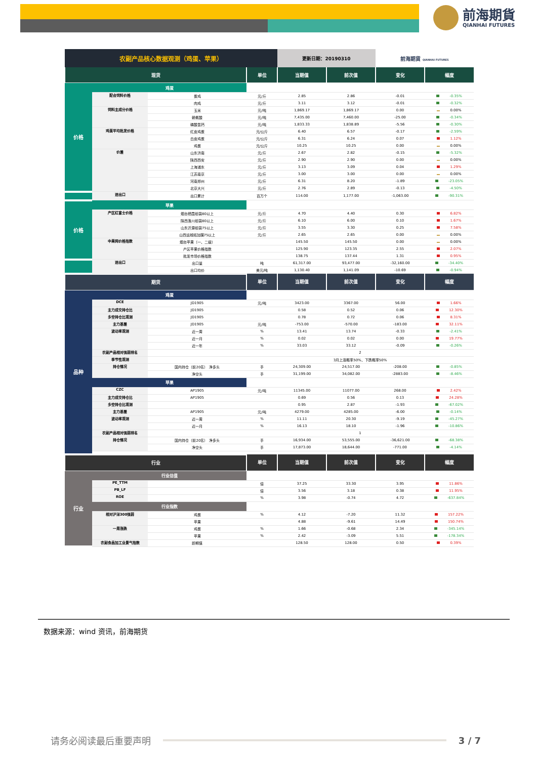前海期貨
QIANHAI FUTURES
| 农副产品核心数据观测（鸡蛋、苹果） | | | | 更新日期：20190310 | | 前海期貨 QIANHAI FUTURES | |
| 现货 | | | 单位 | 当期值 | 前次值 | 变化 | 幅度 |
| 价格 | 鸡蛋 | | | | | | |
| | 配合饲料价格 | 蛋鸡 | 元/斤 | 2.85 | 2.86 | -0.01 | -0.35% |
| | | 肉鸡 | 元/斤 | 3.11 | 3.12 | -0.01 | -0.32% |
| | 饲料主成分价格 | 玉米 | 元/吨 | 1,869.17 | 1,869.17 | 0.00 | 0.00% |
| | | 赖氨酸 | 元/吨 | 7,435.00 | 7,460.00 | -25.00 | -0.34% |
| | | 磷酸氢钙 | 元/吨 | 1,833.33 | 1,838.89 | -5.56 | -0.30% |
| | 鸡蛋平均批发价格 | 红皮鸡蛋 | 元/公斤 | 6.40 | 6.57 | -0.17 | -2.59% |
| | | 白皮鸡蛋 | 元/公斤 | 6.31 | 6.24 | 0.07 | 1.12% |
| | | 鸡蛋 | 元/公斤 | 10.25 | 10.25 | 0.00 | 0.00% |
| | 价差 | 山东济南 | 元/斤 | 2.67 | 2.82 | -0.15 | -5.32% |
| | | 陕西西安 | 元/斤 | 2.90 | 2.90 | 0.00 | 0.00% |
| | | 上海浦东 | 元/斤 | 3.13 | 3.09 | 0.04 | 1.29% |
| | | 江苏南京 | 元/斤 | 3.00 | 3.00 | 0.00 | 0.00% |
| | | 河南郑州 | 元/斤 | 6.31 | 8.20 | -1.89 | -23.05% |
| | | 北京大兴 | 元/斤 | 2.76 | 2.89 | -0.13 | -4.50% |
| | 进出口 | 出口累计 | 百万个 | 114.00 | 1,177.00 | -1,063.00 | -90.31% |
| 价格 | 苹果 | | | | | | |
| | 产区红富士价格 | 烟台栖霞纸袋80以上 | 元/斤 | 4.70 | 4.40 | 0.30 | 6.82% |
| | | 陕西洛川纸袋80以上 | 元/斤 | 6.10 | 6.00 | 0.10 | 1.67% |
| | | 山东沂源纸袋75以上 | 元/斤 | 3.55 | 3.30 | 0.25 | 7.58% |
| | | 山西运城纸加膜75以上 | 元/斤 | 2.65 | 2.65 | 0.00 | 0.00% |
| | 中果网价格指数 | 烟台苹果（一、二级） | | 145.50 | 145.50 | 0.00 | 0.00% |
| | | 产区苹果价格指数 | | 125.90 | 123.35 | 2.55 | 2.07% |
| | | 批发市场价格指数 | | 138.75 | 137.44 | 1.31 | 0.95% |
| | 进出口 | 出口量 | 吨 | 61,317.00 | 93,477.00 | -32,160.00 | -34.40% |
| | | 出口均价 | 美元/吨 | 1,130.40 | 1,141.09 | -10.69 | -0.94% |
| 期货 | | | 单位 | 当期值 | 前次值 | 变化 | 幅度 |
| 品种 | 鸡蛋 | | | | | | |
| | DCE | JD1905 | 元/吨 | 3423.00 | 3367.00 | 56.00 | 1.66% |
| | 主力成交持仓比 | JD1905 | | 0.58 | 0.52 | 0.06 | 12.30% |
| | 多空持仓比观测 | JD1905 | | 0.78 | 0.72 | 0.06 | 8.31% |
| | 主力基差 | JD1905 | 元/吨 | -753.00 | -570.00 | -183.00 | 32.11% |
| | 波动率观测 | 近一周 | % | 13.41 | 13.74 | -0.33 | -2.41% |
| | | 近一月 | % | 0.02 | 0.02 | 0.00 | 19.77% |
| | | 近一年 | % | 33.03 | 33.12 | -0.09 | -0.26% |
| | 农副产品相对强弱排名 | | 2 | | | | |
| | 季节性观测 | | 3月上涨概率50%、下跌概率50% | | | | |
| | 持仓情况 | 国内持仓（前20名） 净多头 | 手 | 24,309.00 | 24,517.00 | -208.00 | -0.85% |
| | | 净空头 | 手 | 31,199.00 | 34,082.00 | -2883.00 | -8.46% |
| | 苹果 | | | | | | |
| | CZC | AP1905 | 元/吨 | 11345.00 | 11077.00 | 268.00 | 2.42% |
| | 主力成交持仓比 | AP1905 | | 0.69 | 0.56 | 0.13 | 24.28% |
| | 多空持仓比观测 | | | 0.95 | 2.87 | -1.93 | -67.02% |
| | 主力基差 | AP1905 | 元/吨 | 4279.00 | 4285.00 | -6.00 | -0.14% |
| | 波动率观测 | 近一周 | % | 11.11 | 20.30 | -9.19 | -45.27% |
| | | 近一月 | % | 16.13 | 18.10 | -1.96 | -10.86% |
| | 农副产品相对强弱排名 | | 1 | | | | |
| | 持仓情况 | 国内持仓（前20名） 净多头 | 手 | 16,934.00 | 53,555.00 | -36,621.00 | -68.38% |
| | | 净空头 | 手 | 17,873.00 | 18,644.00 | -771.00 | -4.14% |
| 行业 | | | 单位 | 当期值 | 前次值 | 变化 | 幅度 |
| 行业 | 行业估值 | | | | | | |
| | PE_TTM | | 倍 | 37.25 | 33.30 | 3.95 | 11.86% |
| | PB_LF | | 倍 | 3.56 | 3.18 | 0.38 | 11.95% |
| | ROE | | % | 3.98 | -0.74 | 4.72 | -637.84% |
| | 行业指数 | | | | | | |
| | 相对沪深300强弱 | 鸡蛋 | % | 4.12 | -7.20 | 11.32 | 157.22% |
| | | 苹果 | | 4.88 | -9.61 | 14.49 | 150.74% |
| | 一周涨跌 | 鸡蛋 | % | 1.66 | -0.68 | 2.34 | -345.14% |
| | | 苹果 | % | 2.42 | -3.09 | 5.51 | -178.34% |
| | 农副食品加工业景气指数 | 即期值 | | 128.50 | 128.00 | 0.50 | 0.39% |
数据来源：wind 资讯，前海期货
请务必阅读最后重要声明 3 / 7